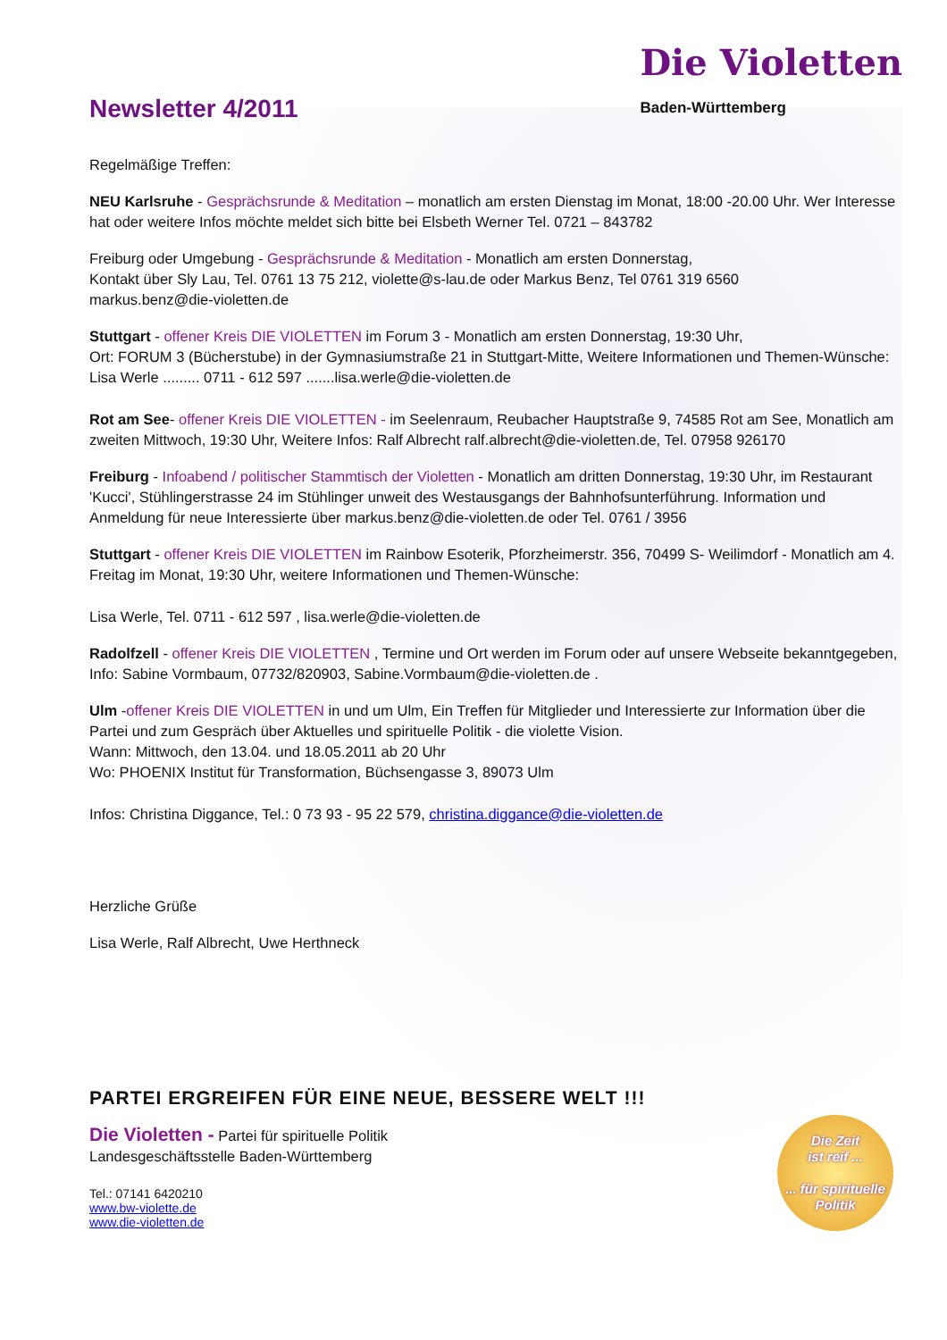Newsletter 4/2011
Die Violetten
Baden-Württemberg
Regelmäßige Treffen:
NEU Karlsruhe - Gesprächsrunde & Meditation – monatlich am ersten Dienstag im Monat, 18:00 -20.00 Uhr. Wer Interesse hat oder weitere Infos möchte meldet sich bitte bei Elsbeth Werner Tel. 0721 – 843782
Freiburg oder Umgebung - Gesprächsrunde & Meditation - Monatlich am ersten Donnerstag,
Kontakt über Sly Lau, Tel. 0761 13 75 212, violette@s-lau.de oder Markus Benz, Tel 0761 319 6560
markus.benz@die-violetten.de
Stuttgart - offener Kreis DIE VIOLETTEN im Forum 3 - Monatlich am ersten Donnerstag, 19:30 Uhr,
Ort: FORUM 3 (Bücherstube) in der Gymnasiumstraße 21 in Stuttgart-Mitte, Weitere Informationen und Themen-Wünsche: Lisa Werle ......... 0711 - 612 597 .......lisa.werle@die-violetten.de
Rot am See- offener Kreis DIE VIOLETTEN - im Seelenraum, Reubacher Hauptstraße 9, 74585 Rot am See, Monatlich am zweiten Mittwoch, 19:30 Uhr, Weitere Infos: Ralf Albrecht ralf.albrecht@die-violetten.de, Tel. 07958 926170
Freiburg - Infoabend / politischer Stammtisch der Violetten - Monatlich am dritten Donnerstag, 19:30 Uhr, im Restaurant 'Kucci', Stühlingerstrasse 24 im Stühlinger unweit des Westausgangs der Bahnhofsunterführung. Information und Anmeldung für neue Interessierte über markus.benz@die-violetten.de oder Tel. 0761 / 3956
Stuttgart - offener Kreis DIE VIOLETTEN im Rainbow Esoterik, Pforzheimerstr. 356, 70499 S- Weilimdorf - Monatlich am 4. Freitag im Monat, 19:30 Uhr, weitere Informationen und Themen-Wünsche:
Lisa Werle, Tel. 0711 - 612 597 , lisa.werle@die-violetten.de
Radolfzell - offener Kreis DIE VIOLETTEN , Termine und Ort werden im Forum oder auf unsere Webseite bekanntgegeben, Info: Sabine Vormbaum, 07732/820903, Sabine.Vormbaum@die-violetten.de .
Ulm -offener Kreis DIE VIOLETTEN in und um Ulm, Ein Treffen für Mitglieder und Interessierte zur Information über die Partei und zum Gespräch über Aktuelles und spirituelle Politik - die violette Vision.
Wann: Mittwoch, den 13.04. und 18.05.2011 ab 20 Uhr
Wo: PHOENIX Institut für Transformation, Büchsengasse 3, 89073 Ulm
Infos: Christina Diggance, Tel.: 0 73 93 - 95 22 579, christina.diggance@die-violetten.de
Herzliche Grüße
Lisa Werle, Ralf Albrecht, Uwe Herthneck
PARTEI ERGREIFEN FÜR EINE NEUE, BESSERE WELT !!!
Die Zeit
ist reif ...
... für spirituelle
Politik
Die Violetten - Partei für spirituelle Politik
Landesgeschäftsstelle Baden-Württemberg
Tel.: 07141 6420210
www.bw-violette.de
www.die-violetten.de